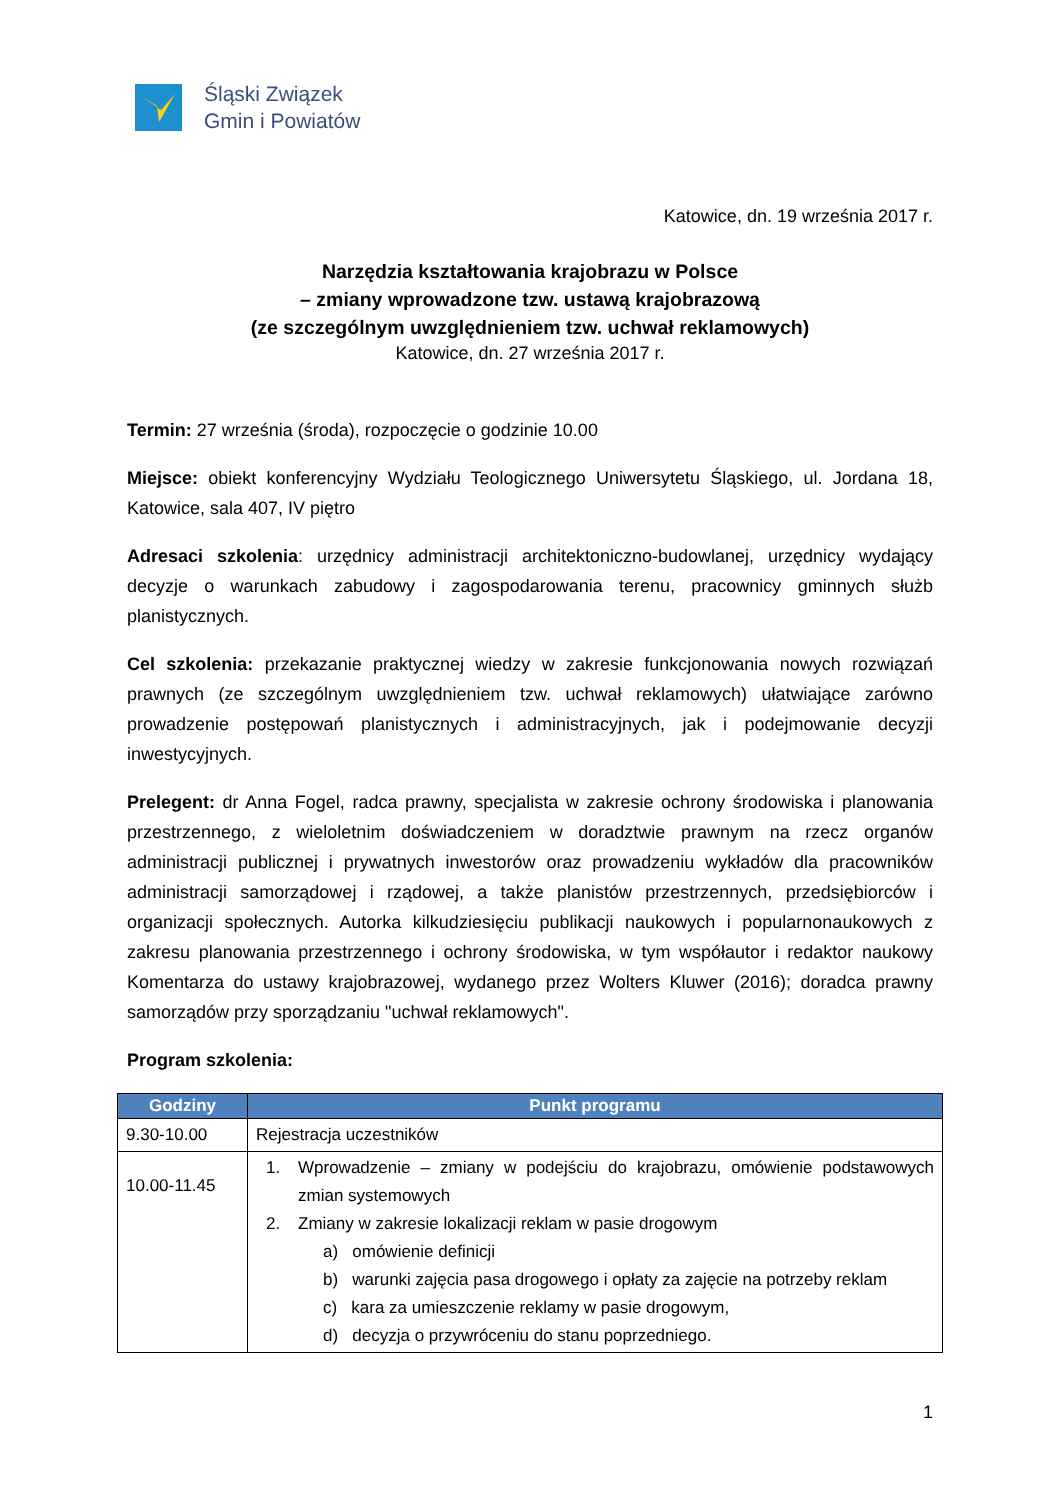Śląski Związek
Gmin i Powiatów
Katowice, dn. 19 września 2017 r.
Narzędzia kształtowania krajobrazu w Polsce
– zmiany wprowadzone tzw. ustawą krajobrazową
(ze szczególnym uwzględnieniem tzw. uchwał reklamowych)
Katowice, dn. 27 września 2017 r.
Termin: 27 września (środa), rozpoczęcie o godzinie 10.00
Miejsce: obiekt konferencyjny Wydziału Teologicznego Uniwersytetu Śląskiego, ul. Jordana 18, Katowice, sala 407, IV piętro
Adresaci szkolenia: urzędnicy administracji architektoniczno-budowlanej, urzędnicy wydający decyzje o warunkach zabudowy i zagospodarowania terenu, pracownicy gminnych służb planistycznych.
Cel szkolenia: przekazanie praktycznej wiedzy w zakresie funkcjonowania nowych rozwiązań prawnych (ze szczególnym uwzględnieniem tzw. uchwał reklamowych) ułatwiające zarówno prowadzenie postępowań planistycznych i administracyjnych, jak i podejmowanie decyzji inwestycyjnych.
Prelegent: dr Anna Fogel, radca prawny, specjalista w zakresie ochrony środowiska i planowania przestrzennego, z wieloletnim doświadczeniem w doradztwie prawnym na rzecz organów administracji publicznej i prywatnych inwestorów oraz prowadzeniu wykładów dla pracowników administracji samorządowej i rządowej, a także planistów przestrzennych, przedsiębiorców i organizacji społecznych. Autorka kilkudziesięciu publikacji naukowych i popularnonaukowych z zakresu planowania przestrzennego i ochrony środowiska, w tym współautor i redaktor naukowy Komentarza do ustawy krajobrazowej, wydanego przez Wolters Kluwer (2016); doradca prawny samorządów przy sporządzaniu "uchwał reklamowych".
Program szkolenia:
| Godziny | Punkt programu |
| --- | --- |
| 9.30-10.00 | Rejestracja uczestników |
| 10.00-11.45 | 1. Wprowadzenie – zmiany w podejściu do krajobrazu, omówienie podstawowych zmian systemowych 2. Zmiany w zakresie lokalizacji reklam w pasie drogowym a) omówienie definicji b) warunki zajęcia pasa drogowego i opłaty za zajęcie na potrzeby reklam c) kara za umieszczenie reklamy w pasie drogowym, d) decyzja o przywróceniu do stanu poprzedniego. |
1